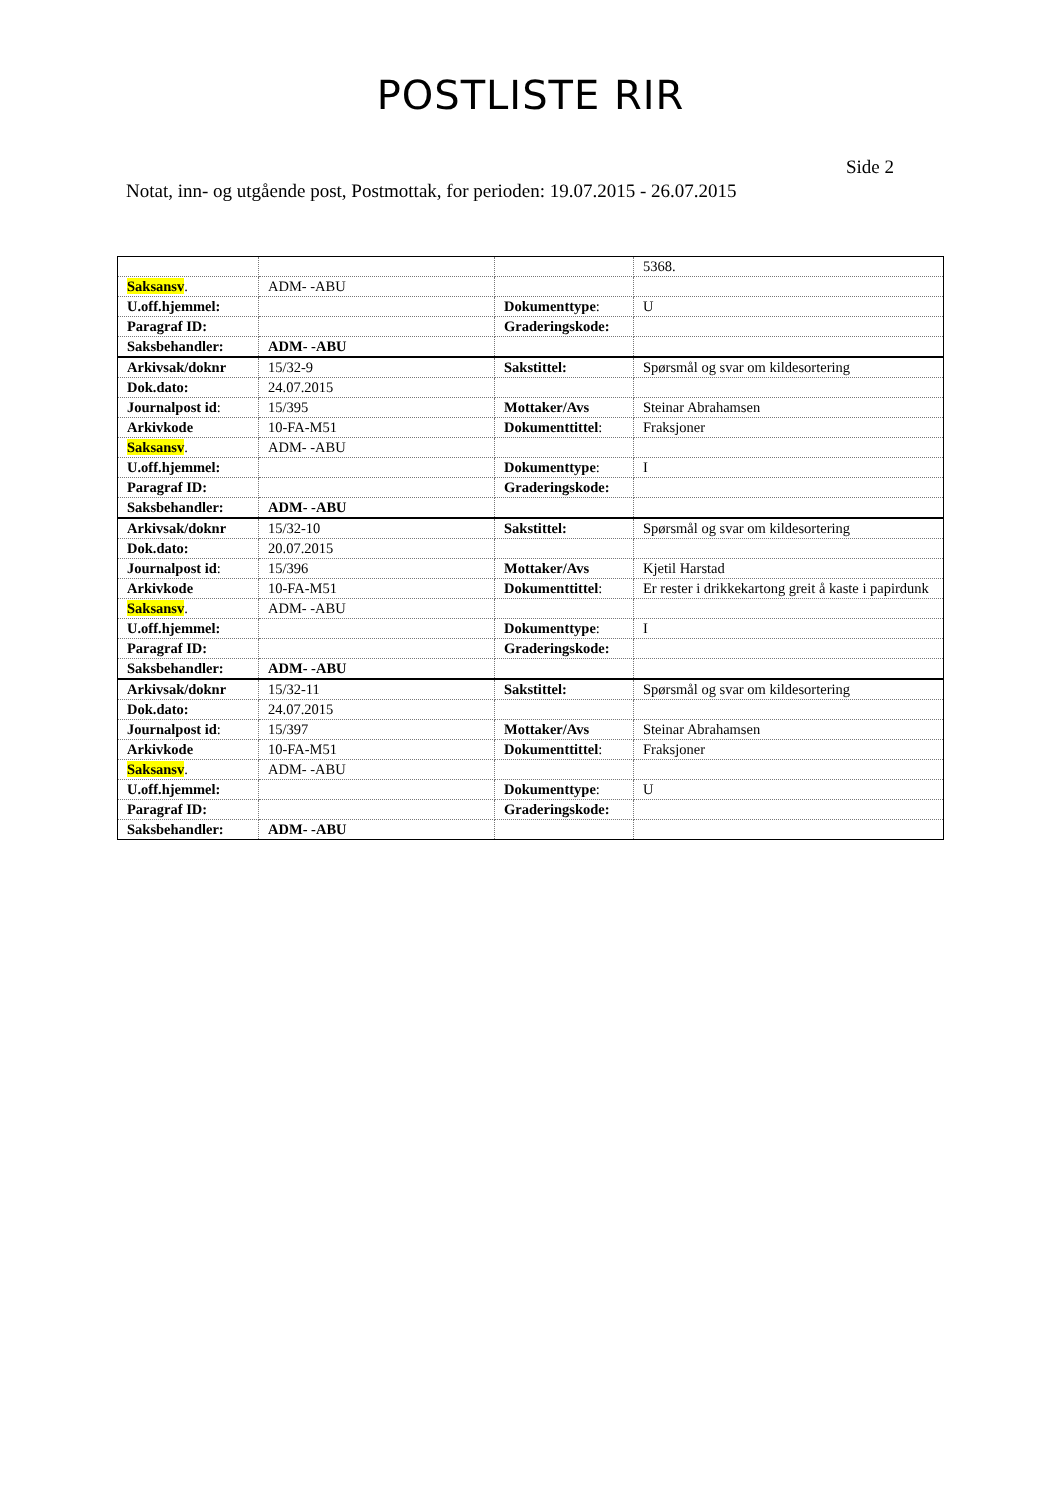POSTLISTE RIR
Side 2
Notat, inn- og utgående post, Postmottak, for perioden: 19.07.2015 - 26.07.2015
| | | | 5368. |
| Saksansv . | ADM- -ABU | | |
| U.off.hjemmel: | | Dokumenttype : | U |
| Paragraf ID: | | Graderingskode: | |
| Saksbehandler: | ADM- -ABU | | |
| Arkivsak/doknr | 15/32-9 | Sakstittel: | Spørsmål og svar om kildesortering |
| Dok.dato: | 24.07.2015 | | |
| Journalpost id : | 15/395 | Mottaker/Avs | Steinar Abrahamsen |
| Arkivkode | 10-FA-M51 | Dokumenttittel : | Fraksjoner |
| Saksansv . | ADM- -ABU | | |
| U.off.hjemmel: | | Dokumenttype : | I |
| Paragraf ID: | | Graderingskode: | |
| Saksbehandler: | ADM- -ABU | | |
| Arkivsak/doknr | 15/32-10 | Sakstittel: | Spørsmål og svar om kildesortering |
| Dok.dato: | 20.07.2015 | | |
| Journalpost id : | 15/396 | Mottaker/Avs | Kjetil Harstad |
| Arkivkode | 10-FA-M51 | Dokumenttittel : | Er rester i drikkekartong greit å kaste i papirdunk |
| Saksansv . | ADM- -ABU | | |
| U.off.hjemmel: | | Dokumenttype : | I |
| Paragraf ID: | | Graderingskode: | |
| Saksbehandler: | ADM- -ABU | | |
| Arkivsak/doknr | 15/32-11 | Sakstittel: | Spørsmål og svar om kildesortering |
| Dok.dato: | 24.07.2015 | | |
| Journalpost id : | 15/397 | Mottaker/Avs | Steinar Abrahamsen |
| Arkivkode | 10-FA-M51 | Dokumenttittel : | Fraksjoner |
| Saksansv . | ADM- -ABU | | |
| U.off.hjemmel: | | Dokumenttype : | U |
| Paragraf ID: | | Graderingskode: | |
| Saksbehandler: | ADM- -ABU | | |